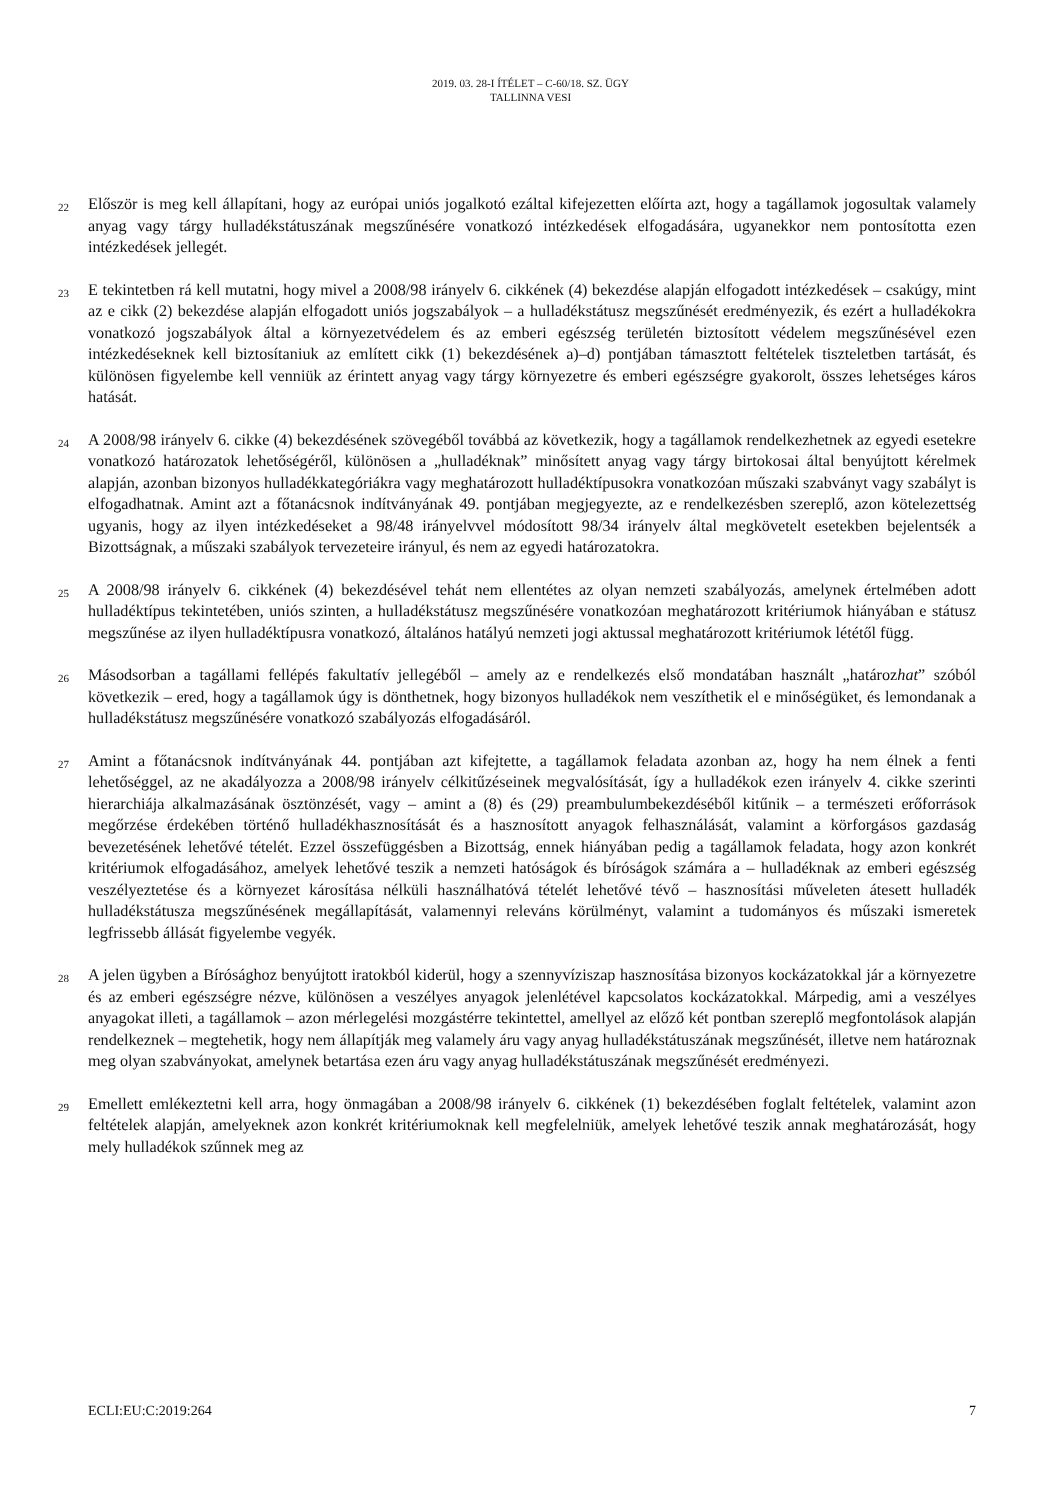2019. 03. 28-I ÍTÉLET – C-60/18. SZ. ÜGY
TALLINNA VESI
22
Először is meg kell állapítani, hogy az európai uniós jogalkotó ezáltal kifejezetten előírta azt, hogy a tagállamok jogosultak valamely anyag vagy tárgy hulladékstátuszának megszűnésére vonatkozó intézkedések elfogadására, ugyanekkor nem pontosította ezen intézkedések jellegét.
23
E tekintetben rá kell mutatni, hogy mivel a 2008/98 irányelv 6. cikkének (4) bekezdése alapján elfogadott intézkedések – csakúgy, mint az e cikk (2) bekezdése alapján elfogadott uniós jogszabályok – a hulladékstátusz megszűnését eredményezik, és ezért a hulladékokra vonatkozó jogszabályok által a környezetvédelem és az emberi egészség területén biztosított védelem megszűnésével ezen intézkedéseknek kell biztosítaniuk az említett cikk (1) bekezdésének a)–d) pontjában támasztott feltételek tiszteletben tartását, és különösen figyelembe kell venniük az érintett anyag vagy tárgy környezetre és emberi egészségre gyakorolt, összes lehetséges káros hatását.
24
A 2008/98 irányelv 6. cikke (4) bekezdésének szövegéből továbbá az következik, hogy a tagállamok rendelkezhetnek az egyedi esetekre vonatkozó határozatok lehetőségéről, különösen a „hulladéknak” minősített anyag vagy tárgy birtokosai által benyújtott kérelmek alapján, azonban bizonyos hulladékkategóriákra vagy meghatározott hulladéktípusokra vonatkozóan műszaki szabványt vagy szabályt is elfogadhatnak. Amint azt a főtanácsnok indítványának 49. pontjában megjegyezte, az e rendelkezésben szereplő, azon kötelezettség ugyanis, hogy az ilyen intézkedéseket a 98/48 irányelvvel módosított 98/34 irányelv által megkövetelt esetekben bejelentsék a Bizottságnak, a műszaki szabályok tervezeteire irányul, és nem az egyedi határozatokra.
25
A 2008/98 irányelv 6. cikkének (4) bekezdésével tehát nem ellentétes az olyan nemzeti szabályozás, amelynek értelmében adott hulladéktípus tekintetében, uniós szinten, a hulladékstátusz megszűnésére vonatkozóan meghatározott kritériumok hiányában e státusz megszűnése az ilyen hulladéktípusra vonatkozó, általános hatályú nemzeti jogi aktussal meghatározott kritériumok lététől függ.
26
Másodsorban a tagállami fellépés fakultatív jellegéből – amely az e rendelkezés első mondatában használt „határozhat” szóból következik – ered, hogy a tagállamok úgy is dönthetnek, hogy bizonyos hulladékok nem veszíthetik el e minőségüket, és lemondanak a hulladékstátusz megszűnésére vonatkozó szabályozás elfogadásáról.
27
Amint a főtanácsnok indítványának 44. pontjában azt kifejtette, a tagállamok feladata azonban az, hogy ha nem élnek a fenti lehetőséggel, az ne akadályozza a 2008/98 irányelv célkitűzéseinek megvalósítását, így a hulladékok ezen irányelv 4. cikke szerinti hierarchiája alkalmazásának ösztönzését, vagy – amint a (8) és (29) preambulumbekezdéséből kitűnik – a természeti erőforrások megőrzése érdekében történő hulladékhasznosítását és a hasznosított anyagok felhasználását, valamint a körforgásos gazdaság bevezetésének lehetővé tételét. Ezzel összefüggésben a Bizottság, ennek hiányában pedig a tagállamok feladata, hogy azon konkrét kritériumok elfogadásához, amelyek lehetővé teszik a nemzeti hatóságok és bíróságok számára a – hulladéknak az emberi egészség veszélyeztetése és a környezet károsítása nélküli használhatóvá tételét lehetővé tévő – hasznosítási műveleten átesett hulladék hulladékstátusza megszűnésének megállapítását, valamennyi releváns körülményt, valamint a tudományos és műszaki ismeretek legfrissebb állását figyelembe vegyék.
28
A jelen ügyben a Bírósághoz benyújtott iratokból kiderül, hogy a szennyvíziszap hasznosítása bizonyos kockázatokkal jár a környezetre és az emberi egészségre nézve, különösen a veszélyes anyagok jelenlétével kapcsolatos kockázatokkal. Márpedig, ami a veszélyes anyagokat illeti, a tagállamok – azon mérlegelési mozgástérre tekintettel, amellyel az előző két pontban szereplő megfontolások alapján rendelkeznek – megtehetik, hogy nem állapítják meg valamely áru vagy anyag hulladékstátuszának megszűnését, illetve nem határoznak meg olyan szabványokat, amelynek betartása ezen áru vagy anyag hulladékstátuszának megszűnését eredményezi.
29
Emellett emlékeztetni kell arra, hogy önmagában a 2008/98 irányelv 6. cikkének (1) bekezdésében foglalt feltételek, valamint azon feltételek alapján, amelyeknek azon konkrét kritériumoknak kell megfelelniük, amelyek lehetővé teszik annak meghatározását, hogy mely hulladékok szűnnek meg az
ECLI:EU:C:2019:264 7